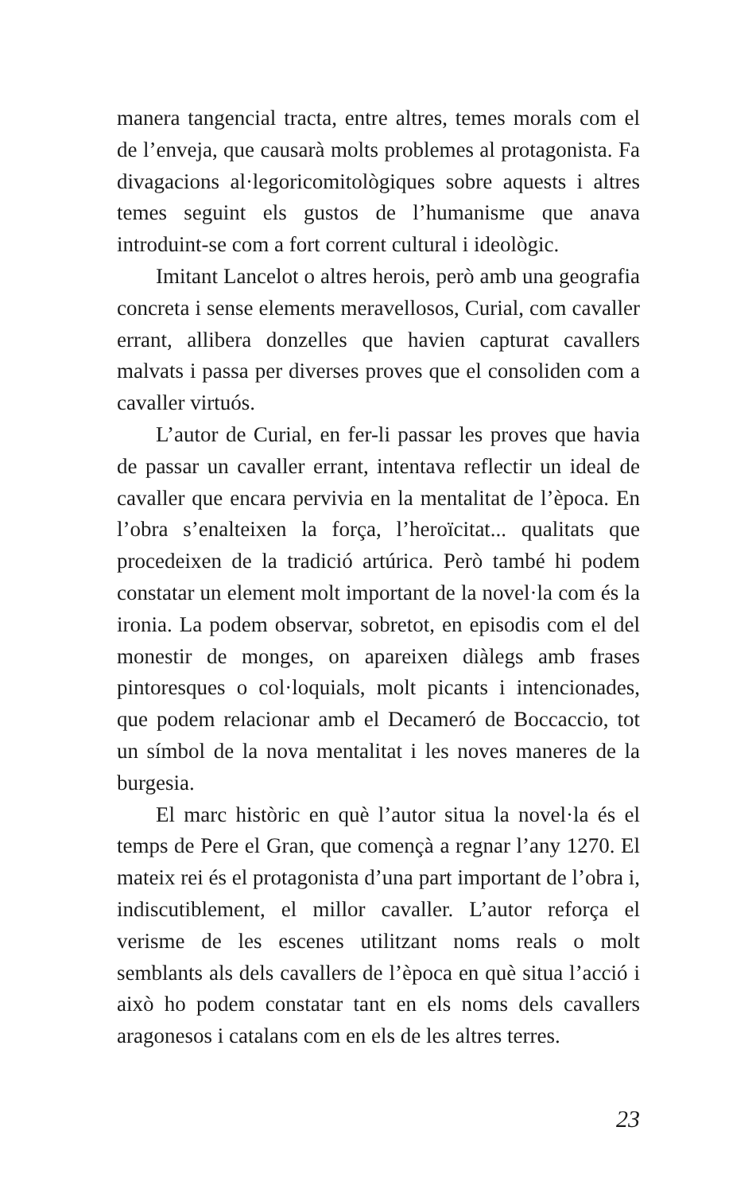manera tangencial tracta, entre altres, temes morals com el de l’enveja, que causarà molts problemes al protagonista. Fa divagacions al·legoricomitològiques sobre aquests i altres temes seguint els gustos de l’humanisme que anava introduint-se com a fort corrent cultural i ideològic.
Imitant Lancelot o altres herois, però amb una geografia concreta i sense elements meravellosos, Curial, com cavaller errant, allibera donzelles que havien capturat cavallers malvats i passa per diverses proves que el consoliden com a cavaller virtuós.
L’autor de Curial, en fer-li passar les proves que havia de passar un cavaller errant, intentava reflectir un ideal de cavaller que encara pervivia en la mentalitat de l’època. En l’obra s’enalteixen la força, l’heroïcitat... qualitats que procedeixen de la tradició artúrica. Però també hi podem constatar un element molt important de la novel·la com és la ironia. La podem observar, sobretot, en episodis com el del monestir de monges, on apareixen diàlegs amb frases pintoresques o col·loquials, molt picants i intencionades, que podem relacionar amb el Decameró de Boccaccio, tot un símbol de la nova mentalitat i les noves maneres de la burgesia.
El marc històric en què l’autor situa la novel·la és el temps de Pere el Gran, que començà a regnar l’any 1270. El mateix rei és el protagonista d’una part important de l’obra i, indiscutiblement, el millor cavaller. L’autor reforça el verisme de les escenes utilitzant noms reals o molt semblants als dels cavallers de l’època en què situa l’acció i això ho podem constatar tant en els noms dels cavallers aragonesos i catalans com en els de les altres terres.
23